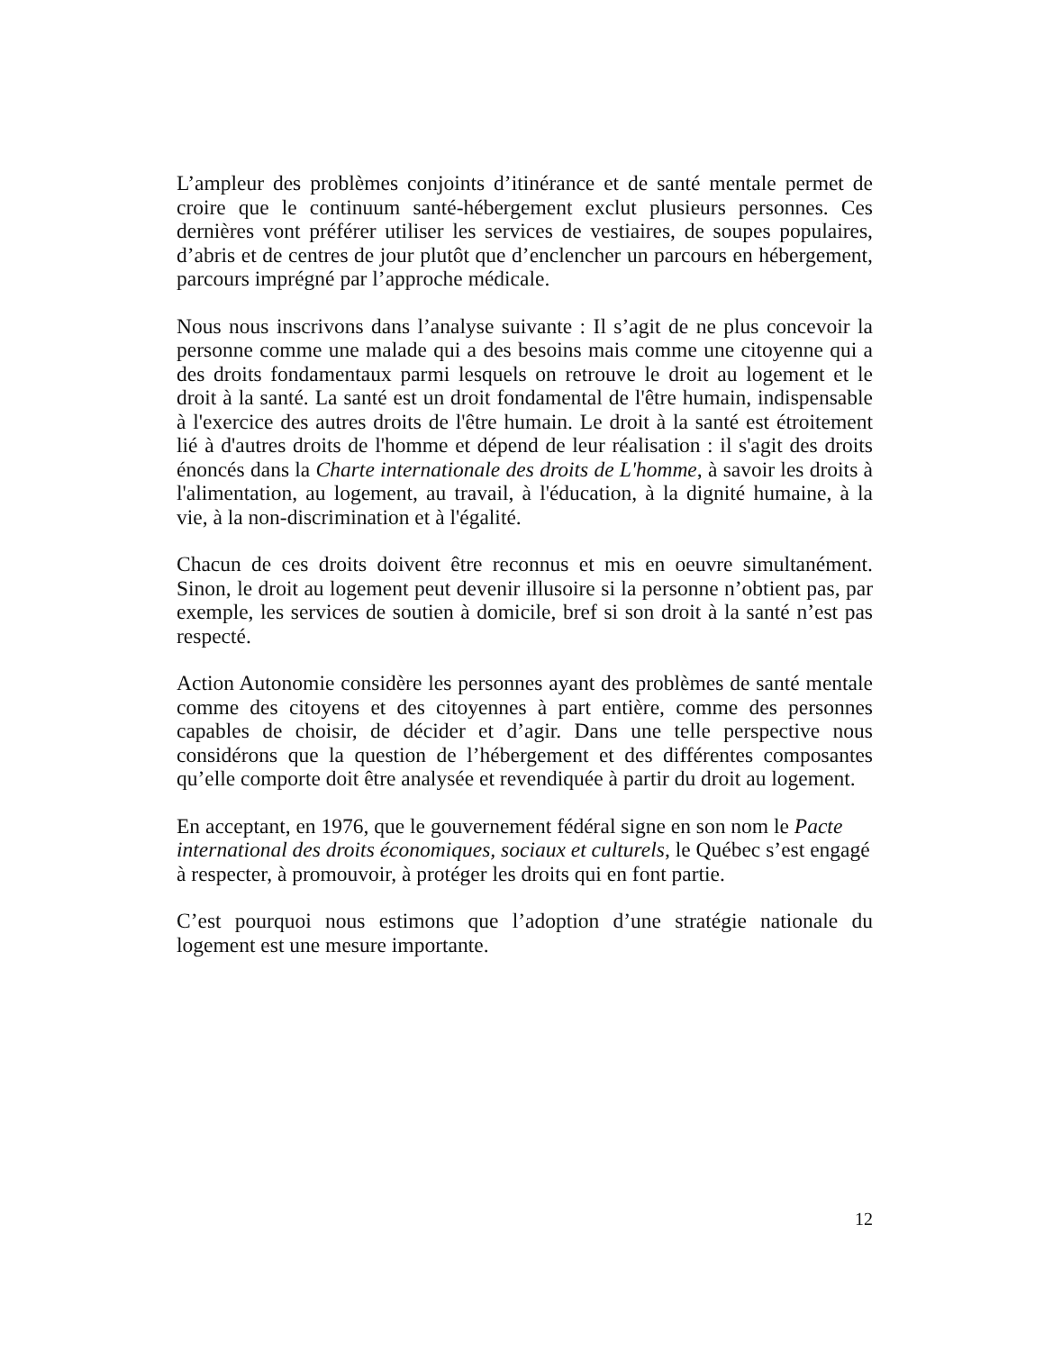L’ampleur des problèmes conjoints d’itinérance et de santé mentale permet de croire que le continuum santé-hébergement exclut plusieurs personnes. Ces dernières vont préférer utiliser les services de vestiaires, de soupes populaires, d’abris et de centres de jour plutôt que d’enclencher un parcours en hébergement, parcours imprégné par l’approche médicale.
Nous nous inscrivons dans l’analyse suivante : Il s’agit de ne plus concevoir la personne comme une malade qui a des besoins mais comme une citoyenne qui a des droits fondamentaux parmi lesquels on retrouve le droit au logement et le droit à la santé. La santé est un droit fondamental de l'être humain, indispensable à l'exercice des autres droits de l'être humain. Le droit à la santé est étroitement lié à d'autres droits de l'homme et dépend de leur réalisation : il s'agit des droits énoncés dans la Charte internationale des droits de L'homme, à savoir les droits à l'alimentation, au logement, au travail, à l'éducation, à la dignité humaine, à la vie, à la non-discrimination et à l'égalité.
Chacun de ces droits doivent être reconnus et mis en oeuvre simultanément. Sinon, le droit au logement peut devenir illusoire si la personne n’obtient pas, par exemple, les services de soutien à domicile, bref si son droit à la santé n’est pas respecté.
Action Autonomie considère les personnes ayant des problèmes de santé mentale comme des citoyens et des citoyennes à part entière, comme des personnes capables de choisir, de décider et d’agir. Dans une telle perspective nous considérons que la question de l’hébergement et des différentes composantes qu’elle comporte doit être analysée et revendiquée à partir du droit au logement.
En acceptant, en 1976, que le gouvernement fédéral signe en son nom le Pacte international des droits économiques, sociaux et culturels, le Québec s’est engagé à respecter, à promouvoir, à protéger les droits qui en font partie.
C’est pourquoi nous estimons que l’adoption d’une stratégie nationale du logement est une mesure importante.
12